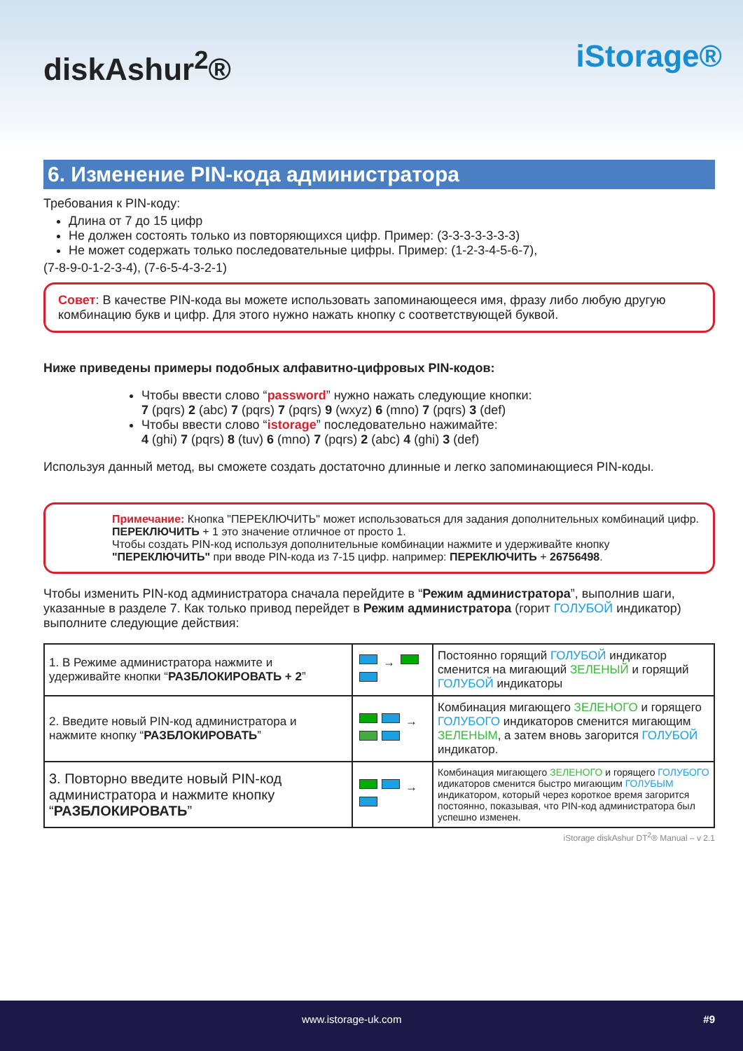diskAshur<sup>2</sup>®
iStorage®
6. Изменение PIN-кода администратора
Требования к PIN-коду:
Длина от 7 до 15 цифр
Не должен состоять только из повторяющихся цифр. Пример: (3-3-3-3-3-3-3)
Не может содержать только последовательные цифры. Пример: (1-2-3-4-5-6-7),
(7-8-9-0-1-2-3-4), (7-6-5-4-3-2-1)
Совет: В качестве PIN-кода вы можете использовать запоминающееся имя, фразу либо любую другую комбинацию букв и цифр. Для этого нужно нажать кнопку с соответствующей буквой.
Ниже приведены примеры подобных алфавитно-цифровых PIN-кодов:
Чтобы ввести слово “password” нужно нажать следующие кнопки:
7 (pqrs) 2 (abc) 7 (pqrs) 7 (pqrs) 9 (wxyz) 6 (mno) 7 (pqrs) 3 (def)
Чтобы ввести слово “istorage” последовательно нажимайте:
4 (ghi) 7 (pqrs) 8 (tuv) 6 (mno) 7 (pqrs) 2 (abc) 4 (ghi) 3 (def)
Используя данный метод, вы сможете создать достаточно длинные и легко запоминающиеся PIN-коды.
Примечание: Кнопка "ПЕРЕКЛЮЧИТЬ" может использоваться для задания дополнительных комбинаций цифр. ПЕРЕКЛЮЧИТЬ + 1 это значение отличное от просто 1.
Чтобы создать PIN-код используя дополнительные комбинации нажмите и удерживайте кнопку "ПЕРЕКЛЮЧИТЬ" при вводе PIN-кода из 7-15 цифр. например: ПЕРЕКЛЮЧИТЬ + 26756498.
Чтобы изменить PIN-код администратора сначала перейдите в “Режим администратора”, выполнив шаги, указанные в разделе 7. Как только привод перейдет в Режим администратора (горит ГОЛУБОЙ индикатор) выполните следующие действия:
| 1. В Режиме администратора нажмите и удерживайте кнопки “ РАЗБЛОКИРОВАТЬ + 2 ” | → | Постоянно горящий ГОЛУБОЙ индикатор сменится на мигающий ЗЕЛЕНЫЙ и горящий ГОЛУБОЙ индикаторы |
| 2. Введите новый PIN-код администратора и нажмите кнопку “ РАЗБЛОКИРОВАТЬ ” | → | Комбинация мигающего ЗЕЛЕНОГО и горящего ГОЛУБОГО индикаторов сменится мигающим ЗЕЛЕНЫМ , а затем вновь загорится ГОЛУБОЙ индикатор. |
| 3. Повторно введите новый PIN-код администратора и нажмите кнопку “ РАЗБЛОКИРОВАТЬ ” | → | Комбинация мигающего ЗЕЛЕНОГО и горящего ГОЛУБОГО идикаторов сменится быстро мигающим ГОЛУБЫМ индикатором, который через короткое время загорится постоянно, показывая, что PIN-код администратора был успешно изменен. |
iStorage diskAshur DT<sup>2</sup>® Manual – v 2.1
www.istorage-uk.com #9